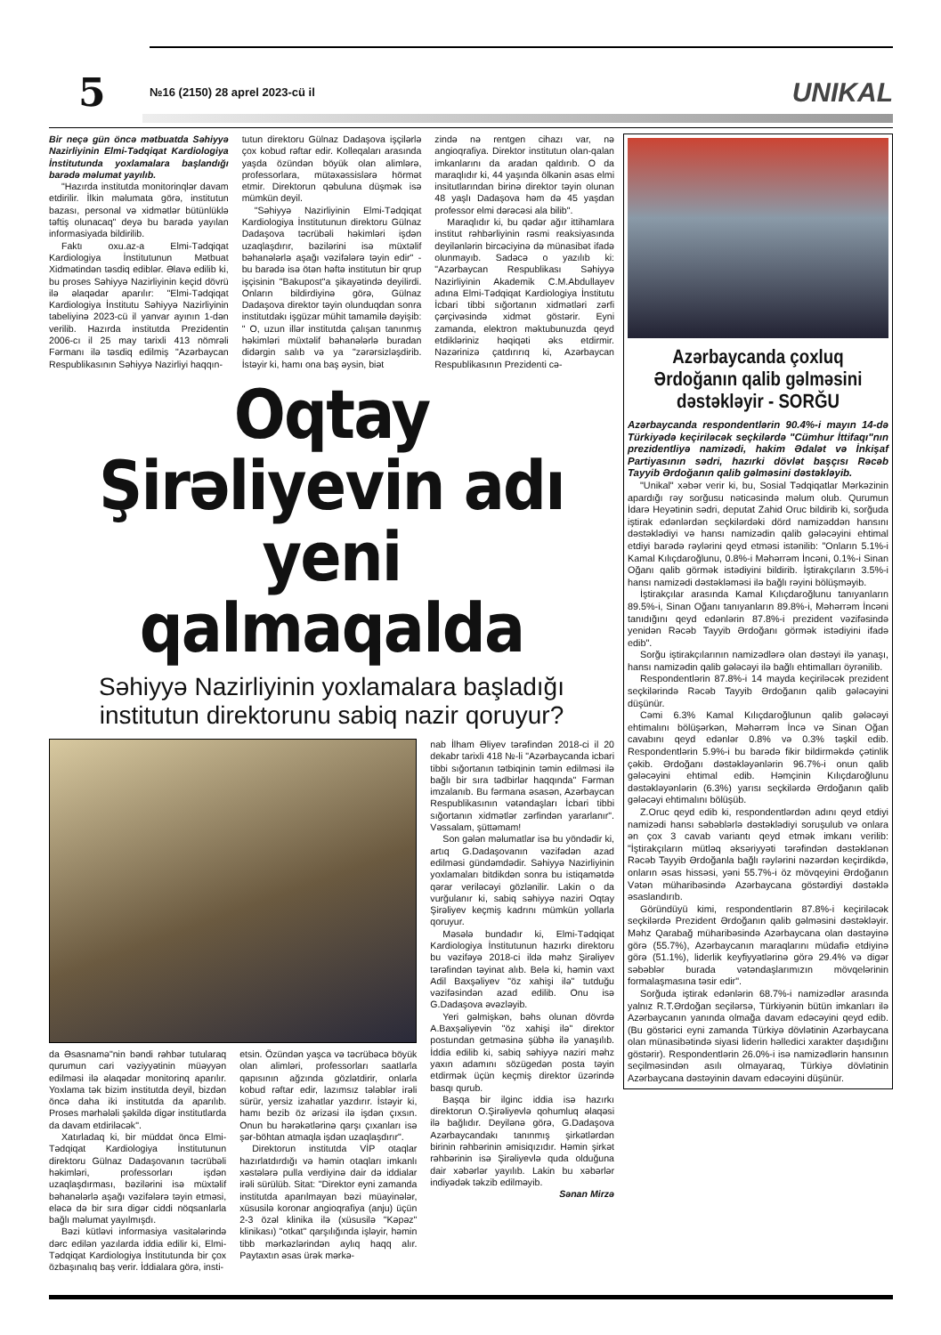5
№16 (2150) 28 aprel 2023-cü il
UNIKAL
Bir neçə gün öncə mətbuatda Səhiyyə Nazirliyinin Elmi-Tədqiqat Kardiologiya İnstitutunda yoxlamalara başlandığı barədə məlumat yayılıb.
"Hazırda institutda monitorinqlər davam etdirilir. İlkin məlumata görə, institutun bazası, personal və xidmətlər bütünlüklə təftiş olunacaq" deyə bu barədə yayılan informasiyada bildirilib.
Faktı oxu.az-a Elmi-Tədqiqat Kardiologiya İnstitutunun Mətbuat Xidmətindən təsdiq ediblər. Əlavə edilib ki, bu proses Səhiyyə Nazirliyinin keçid dövrü ilə əlaqədar aparılır: "Elmi-Tədqiqat Kardiologiya İnstitutu Səhiyyə Nazirliyinin tabeliyinə 2023-cü il yanvar ayının 1-dən verilib. Hazırda institutda Prezidentin 2006-cı il 25 may tarixli 413 nömrəli Fərmanı ilə təsdiq edilmiş "Azərbaycan Respublikasının Səhiyyə Nazirliyi haqqın-
tutun direktoru Gülnaz Dadaşova işçilərlə çox kobud rəftar edir. Kolleqaları arasında yaşda özündən böyük olan alimlərə, professorlara, mütəxəssislərə hörmət etmir. Direktorun qəbuluna düşmək isə mümkün deyil.
"Səhiyyə Nazirliyinin Elmi-Tədqiqat Kardiologiya İnstitutunun direktoru Gülnaz Dadaşova təcrübəli həkimləri işdən uzaqlaşdırır, bəzilərini isə müxtəlif bəhanələrlə aşağı vəzifələrə təyin edir" - bu barədə isə ötən həftə institutun bir qrup işçisinin "Bakupost"a şikayətində deyilirdi. Onların bildirdiyinə görə, Gülnaz Dadaşova direktor təyin olunduqdan sonra institutdakı işgüzar mühit tamamilə dəyişib: " O, uzun illər institutda çalışan tanınmış həkimləri müxtəlif bəhanələrlə buradan didərgin salıb və ya "zərərsizləşdirib. İstəyir ki, hamı ona baş əysin, biət
zində nə rentgen cihazı var, nə angioqrafiya. Direktor institutun olan-qalan imkanlarını da aradan qaldırıb. O da maraqlıdır ki, 44 yaşında ölkənin əsas elmi insitutlarından birinə direktor təyin olunan 48 yaşlı Dadaşova həm də 45 yaşdan professor elmi dərəcəsi ala bilib".
Maraqlıdır ki, bu qədər ağır ittihamlara institut rəhbərliyinin rəsmi reaksiyasında deyilənlərin bircəciyinə də münasibət ifadə olunmayıb. Sadəcə o yazılıb ki: "Azərbaycan Respublikası Səhiyyə Nazirliyinin Akademik C.M.Abdullayev adına Elmi-Tədqiqat Kardiologiya İnstitutu İcbari tibbi sığortanın xidmətləri zərfi çərçivəsində xidmət göstərir. Eyni zamanda, elektron məktubunuzda qeyd etdikləriniz həqiqəti əks etdirmir. Nəzərinizə çatdırırıq ki, Azərbaycan Respublikasının Prezidenti cə-
Oqtay Şirəliyevin adı yeni qalmaqalda
Səhiyyə Nazirliyinin yoxlamalara başladığı institutun direktorunu sabiq nazir qoruyur?
da Əsasnamə"nin bəndi rəhbər tutularaq qurumun cari vəziyyətinin müəyyən edilməsi ilə əlaqədar monitorinq aparılır. Yoxlama tək bizim institutda deyil, bizdən öncə daha iki institutda da aparılıb. Proses mərhələli şəkildə digər institutlarda da davam etdiriləcək".
Xatırladaq ki, bir müddət öncə Elmi-Tədqiqat Kardiologiya İnstitutunun direktoru Gülnaz Dadaşovanın təcrübəli həkimləri, professorları işdən uzaqlaşdırması, bəzilərini isə müxtəlif bəhanələrlə aşağı vəzifələrə təyin etməsi, eləcə də bir sıra digər ciddi nöqsanlarla bağlı məlumat yayılmışdı.
Bəzi kütləvi informasiya vasitələrində dərc edilən yazılarda iddia edilir ki, Elmi-Tədqiqat Kardiologiya İnstitutunda bir çox özbaşınalıq baş verir. İddialara görə, insti-
etsin. Özündən yaşca və təcrübəcə böyük olan alimləri, professorları saatlarla qapısının ağzında gözlətdirir, onlarla kobud rəftar edir, lazımsız tələblər irəli sürür, yersiz izahatlar yazdırır. İstəyir ki, hamı bezib öz ərizəsi ilə işdən çıxsın. Onun bu hərəkətlərinə qarşı çıxanları isə şər-böhtan atmaqla işdən uzaqlaşdırır".
Direktorun institutda VİP otaqlar hazırlatdırdığı və həmin otaqları imkanlı xəstələrə pulla verdiyinə dair də iddialar irəli sürülüb. Sitat: "Direktor eyni zamanda institutda aparılmayan bəzi müayinələr, xüsusilə koronar angioqrafiya (anju) üçün 2-3 özəl klinika ilə (xüsusilə "Kəpəz" klinikası) "otkat" qarşılığında işləyir, həmin tibb mərkəzlərindən aylıq haqq alır. Paytaxtın əsas ürək mərkə-
nab İlham Əliyev tərəfindən 2018-ci il 20 dekabr tarixli 418 №-li "Azərbaycanda icbari tibbi sığortanın tətbiqinin təmin edilməsi ilə bağlı bir sıra tədbirlər haqqında" Fərman imzalanıb. Bu fərmana əsasən, Azərbaycan Respublikasının vətəndaşları İcbari tibbi sığortanın xidmətlər zərfindən yararlanır". Vəssalam, şüttəmam!
Son gələn məlumatlar isə bu yöndədir ki, artıq G.Dadaşovanın vəzifədən azad edilməsi gündəmdədir. Səhiyyə Nazirliyinin yoxlamaları bitdikdən sonra bu istiqamətdə qərar veriləcəyi gözlənilir. Lakin o da vurğulanır ki, sabiq səhiyyə naziri Oqtay Şirəliyev keçmiş kadrını mümkün yollarla qoruyur.
Məsələ bundadır ki, Elmi-Tədqiqat Kardiologiya İnstitutunun hazırkı direktoru bu vəzifəyə 2018-ci ildə məhz Şirəliyev tərəfindən təyinat alıb. Belə ki, həmin vaxt Adil Baxşəliyev "öz xahişi ilə" tutduğu vəzifəsindən azad edilib. Onu isə G.Dadaşova əvəzləyib.
Yeri gəlmişkən, bəhs olunan dövrdə A.Baxşəliyevin "öz xahişi ilə" direktor postundan getməsinə şübhə ilə yanaşılıb. İddia edilib ki, sabiq səhiyyə naziri məhz yaxın adamını sözügedən posta təyin etdirmək üçün keçmiş direktor üzərində basqı qurub.
Başqa bir ilginc iddia isə hazırkı direktorun O.Şirəliyevlə qohumluq əlaqəsi ilə bağlıdır. Deyilənə görə, G.Dadaşova Azərbaycandakı tanınmış şirkətlərdən birinin rəhbərinin əmisiqızıdır. Həmin şirkət rəhbərinin isə Şirəliyevlə quda olduğuna dair xəbərlər yayılıb. Lakin bu xəbərlər indiyədək təkzib edilməyib.
Sənan Mirzə
Azərbaycanda çoxluq Ərdoğanın qalib gəlməsini dəstəkləyir - SORĞU
Azərbaycanda respondentlərin 90.4%-i mayın 14-də Türkiyədə keçiriləcək seçkilərdə "Cümhur İttifaqı"nın prezidentliyə namizədi, hakim Ədalət və İnkişaf Partiyasının sədri, hazırki dövlət başçısı Rəcəb Tayyib Ərdoğanın qalib gəlməsini dəstəkləyib.
"Unikal" xəbər verir ki, bu, Sosial Tədqiqatlar Mərkəzinin apardığı rəy sorğusu nəticəsində məlum olub. Qurumun İdarə Heyətinin sədri, deputat Zahid Oruc bildirib ki, sorğuda iştirak edənlərdən seçkilərdəki dörd namizəddən hansını dəstəklədiyi və hansı namizədin qalib gələcəyini ehtimal etdiyi barədə rəylərini qeyd etməsi istənilib: "Onların 5.1%-i Kamal Kılıçdaroğlunu, 0.8%-i Məhərrəm İncəni, 0.1%-i Sinan Oğanı qalib görmək istədiyini bildirib. İştirakçıların 3.5%-i hansı namizədi dəstəkləməsi ilə bağlı rəyini bölüşməyib.
İştirakçılar arasında Kamal Kılıçdaroğlunu tanıyanların 89.5%-i, Sinan Oğanı tanıyanların 89.8%-i, Məhərrəm İncəni tanıdığını qeyd edənlərin 87.8%-i prezident vəzifəsində yenidən Rəcəb Tayyib Ərdoğanı görmək istədiyini ifadə edib".
Sorğu iştirakçılarının namizədlərə olan dəstəyi ilə yanaşı, hansı namizədin qalib gələcəyi ilə bağlı ehtimalları öyrənilib.
Respondentlərin 87.8%-i 14 mayda keçiriləcək prezident seçkilərində Rəcəb Tayyib Ərdoğanın qalib gələcəyini düşünür.
Cəmi 6.3% Kamal Kılıçdaroğlunun qalib gələcəyi ehtimalını bölüşərkən, Məhərrəm İncə və Sinan Oğan cavabını qeyd edənlər 0.8% və 0.3% təşkil edib. Respondentlərin 5.9%-i bu barədə fikir bildirməkdə çətinlik çəkib. Ərdoğanı dəstəkləyənlərin 96.7%-i onun qalib gələcəyini ehtimal edib. Həmçinin Kılıçdaroğlunu dəstəkləyənlərin (6.3%) yarısı seçkilərdə Ərdoğanın qalib gələcəyi ehtimalını bölüşüb.
Z.Oruc qeyd edib ki, respondentlərdən adını qeyd etdiyi namizədi hansı səbəblərlə dəstəklədiyi soruşulub və onlara ən çox 3 cavab variantı qeyd etmək imkanı verilib: "İştirakçıların mütləq əksəriyyəti tərəfindən dəstəklənən Rəcəb Tayyib Ərdoğanla bağlı rəylərini nəzərdən keçirdikdə, onların əsas hissəsi, yəni 55.7%-i öz mövqeyini Ərdoğanın Vətən müharibəsində Azərbaycana göstərdiyi dəstəklə əsaslandırıb.
Göründüyü kimi, respondentlərin 87.8%-i keçiriləcək seçkilərdə Prezident Ərdoğanın qalib gəlməsini dəstəkləyir. Məhz Qarabağ müharibəsində Azərbaycana olan dəstəyinə görə (55.7%), Azərbaycanın maraqlarını müdafiə etdiyinə görə (51.1%), liderlik keyfiyyətlərinə görə 29.4% və digər səbəblər burada vətəndaşlarımızın mövqelərinin formalaşmasına təsir edir".
Sorğuda iştirak edənlərin 68.7%-i namizədlər arasında yalnız R.T.Ərdoğan seçilərsə, Türkiyənin bütün imkanları ilə Azərbaycanın yanında olmağa davam edəcəyini qeyd edib. (Bu göstərici eyni zamanda Türkiyə dövlətinin Azərbaycana olan münasibətində siyasi liderin həlledici xarakter daşıdığını göstərir). Respondentlərin 26.0%-i isə namizədlərin hansının seçilməsindən asılı olmayaraq, Türkiyə dövlətinin Azərbaycana dəstəyinin davam edəcəyini düşünür.